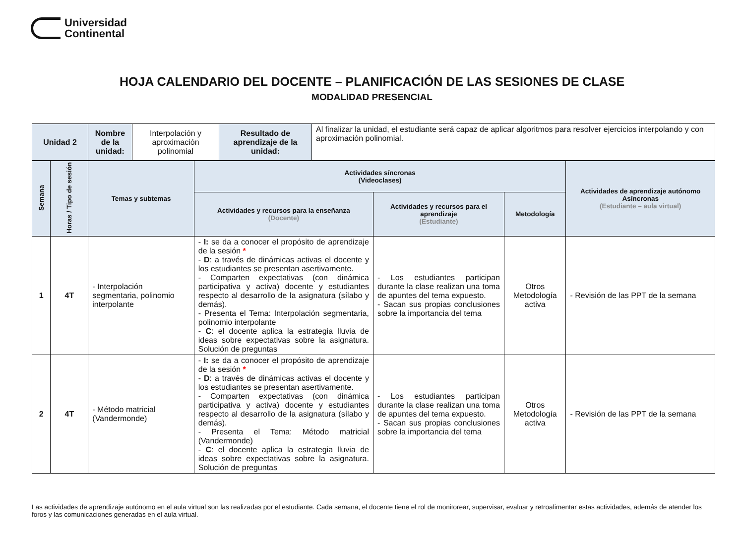Universidad
Continental
HOJA CALENDARIO DEL DOCENTE – PLANIFICACIÓN DE LAS SESIONES DE CLASE
MODALIDAD PRESENCIAL
| Unidad 2 | Nombre de la unidad: | Interpolación y aproximación polinomial | Resultado de aprendizaje de la unidad: | Al finalizar la unidad, el estudiante será capaz de aplicar algoritmos para resolver ejercicios interpolando y con aproximación polinomial. |
| Semana | Horas / Tipo de sesión | Temas y subtemas | Actividades síncronas (Videoclases) | | | Actividades de aprendizaje autónomo Asíncronas (Estudiante – aula virtual) |
| --- | --- | --- | --- | --- | --- | --- |
| | | | Actividades y recursos para la enseñanza (Docente) | Actividades y recursos para el aprendizaje (Estudiante) | Metodología | |
| 1 | 4T | - Interpolación segmentaria, polinomio interpolante | - I: se da a conocer el propósito de aprendizaje de la sesión * - D : a través de dinámicas activas el docente y los estudiantes se presentan asertivamente. - Comparten expectativas (con dinámica participativa y activa) docente y estudiantes respecto al desarrollo de la asignatura (sílabo y demás). - Presenta el Tema: Interpolación segmentaria, polinomio interpolante - C : el docente aplica la estrategia lluvia de ideas sobre expectativas sobre la asignatura. Solución de preguntas | - Los estudiantes participan durante la clase realizan una toma de apuntes del tema expuesto. - Sacan sus propias conclusiones sobre la importancia del tema | Otros Metodología activa | - Revisión de las PPT de la semana |
| 2 | 4T | - Método matricial (Vandermonde) | - I: se da a conocer el propósito de aprendizaje de la sesión * - D : a través de dinámicas activas el docente y los estudiantes se presentan asertivamente. - Comparten expectativas (con dinámica participativa y activa) docente y estudiantes respecto al desarrollo de la asignatura (sílabo y demás). - Presenta el Tema: Método matricial (Vandermonde) - C : el docente aplica la estrategia lluvia de ideas sobre expectativas sobre la asignatura. Solución de preguntas | - Los estudiantes participan durante la clase realizan una toma de apuntes del tema expuesto. - Sacan sus propias conclusiones sobre la importancia del tema | Otros Metodología activa | - Revisión de las PPT de la semana |
Las actividades de aprendizaje autónomo en el aula virtual son las realizadas por el estudiante. Cada semana, el docente tiene el rol de monitorear, supervisar, evaluar y retroalimentar estas actividades, además de atender los foros y las comunicaciones generadas en el aula virtual.